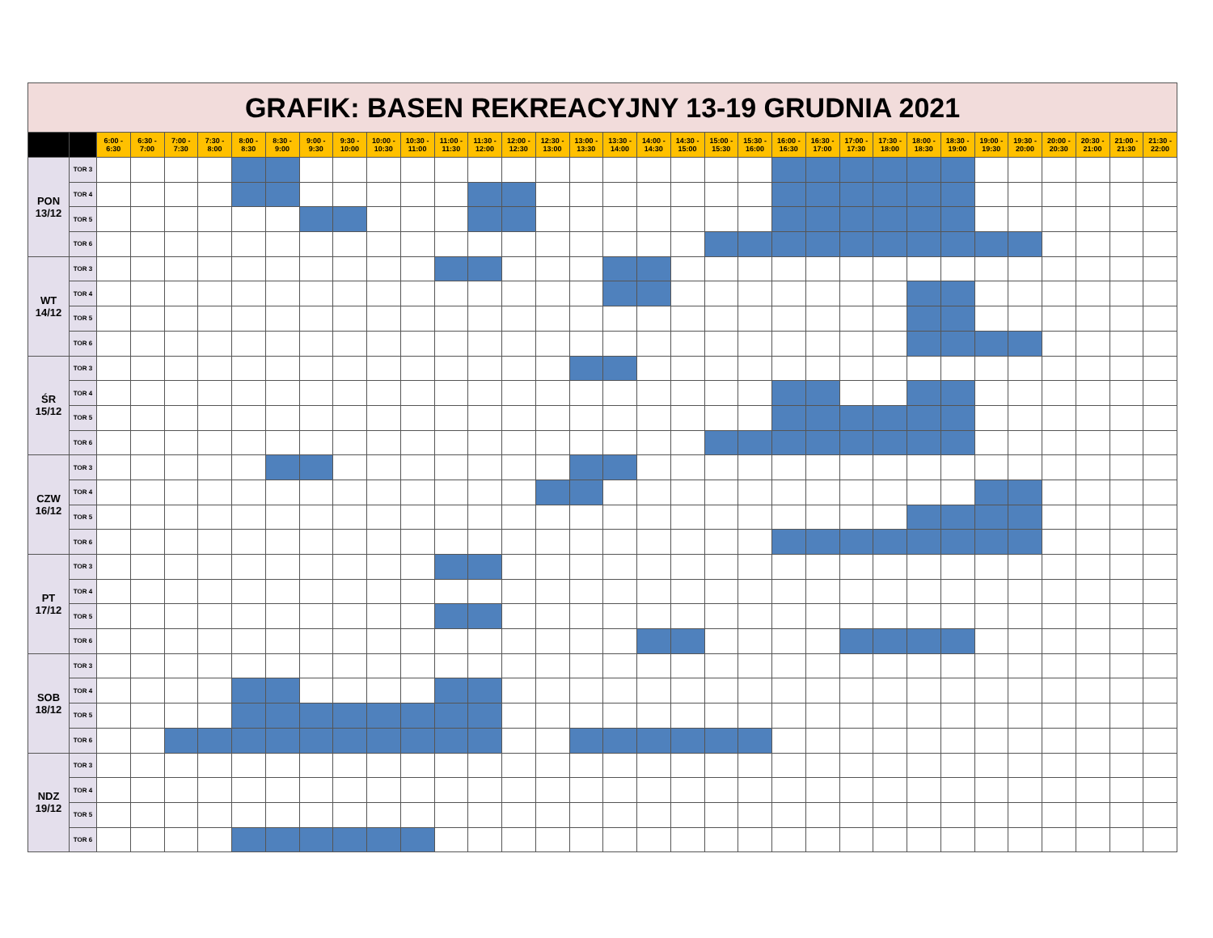GRAFIK: BASEN REKREACYJNY 13-19 GRUDNIA 2021
| | | 6:00 - 6:30 | 6:30 - 7:00 | 7:00 - 7:30 | 7:30 - 8:00 | 8:00 - 8:30 | 8:30 - 9:00 | 9:00 - 9:30 | 9:30 - 10:00 | 10:00 - 10:30 | 10:30 - 11:00 | 11:00 - 11:30 | 11:30 - 12:00 | 12:00 - 12:30 | 12:30 - 13:00 | 13:00 - 13:30 | 13:30 - 14:00 | 14:00 - 14:30 | 14:30 - 15:00 | 15:00 - 15:30 | 15:30 - 16:00 | 16:00 - 16:30 | 16:30 - 17:00 | 17:00 - 17:30 | 17:30 - 18:00 | 18:00 - 18:30 | 18:30 - 19:00 | 19:00 - 19:30 | 19:30 - 20:00 | 20:00 - 20:30 | 20:30 - 21:00 | 21:00 - 21:30 | 21:30 - 22:00 |
| --- | --- | --- | --- | --- | --- | --- | --- | --- | --- | --- | --- | --- | --- | --- | --- | --- | --- | --- | --- | --- | --- | --- | --- | --- | --- | --- | --- | --- | --- | --- | --- | --- | --- |
| PON 13/12 | TOR 3 | | | | | | | | | | | | | | | | | | | | | | | | | | | | | | | | |
| | TOR 4 | | | | | | | | | | | | | | | | | | | | | | | | | | | | | | | | |
| | TOR 5 | | | | | | | | | | | | | | | | | | | | | | | | | | | | | | | | |
| | TOR 6 | | | | | | | | | | | | | | | | | | | | | | | | | | | | | | | | |
| WT 14/12 | TOR 3 | | | | | | | | | | | | | | | | | | | | | | | | | | | | | | | | |
| | TOR 4 | | | | | | | | | | | | | | | | | | | | | | | | | | | | | | | | |
| | TOR 5 | | | | | | | | | | | | | | | | | | | | | | | | | | | | | | | | |
| | TOR 6 | | | | | | | | | | | | | | | | | | | | | | | | | | | | | | | | |
| ŚR 15/12 | TOR 3 | | | | | | | | | | | | | | | | | | | | | | | | | | | | | | | | |
| | TOR 4 | | | | | | | | | | | | | | | | | | | | | | | | | | | | | | | | |
| | TOR 5 | | | | | | | | | | | | | | | | | | | | | | | | | | | | | | | | |
| | TOR 6 | | | | | | | | | | | | | | | | | | | | | | | | | | | | | | | | |
| CZW 16/12 | TOR 3 | | | | | | | | | | | | | | | | | | | | | | | | | | | | | | | | |
| | TOR 4 | | | | | | | | | | | | | | | | | | | | | | | | | | | | | | | | |
| | TOR 5 | | | | | | | | | | | | | | | | | | | | | | | | | | | | | | | | |
| | TOR 6 | | | | | | | | | | | | | | | | | | | | | | | | | | | | | | | | |
| PT 17/12 | TOR 3 | | | | | | | | | | | | | | | | | | | | | | | | | | | | | | | | |
| | TOR 4 | | | | | | | | | | | | | | | | | | | | | | | | | | | | | | | | |
| | TOR 5 | | | | | | | | | | | | | | | | | | | | | | | | | | | | | | | | |
| | TOR 6 | | | | | | | | | | | | | | | | | | | | | | | | | | | | | | | | |
| SOB 18/12 | TOR 3 | | | | | | | | | | | | | | | | | | | | | | | | | | | | | | | | |
| | TOR 4 | | | | | | | | | | | | | | | | | | | | | | | | | | | | | | | | |
| | TOR 5 | | | | | | | | | | | | | | | | | | | | | | | | | | | | | | | | |
| | TOR 6 | | | | | | | | | | | | | | | | | | | | | | | | | | | | | | | | |
| NDZ 19/12 | TOR 3 | | | | | | | | | | | | | | | | | | | | | | | | | | | | | | | | |
| | TOR 4 | | | | | | | | | | | | | | | | | | | | | | | | | | | | | | | | |
| | TOR 5 | | | | | | | | | | | | | | | | | | | | | | | | | | | | | | | | |
| | TOR 6 | | | | | | | | | | | | | | | | | | | | | | | | | | | | | | | | |